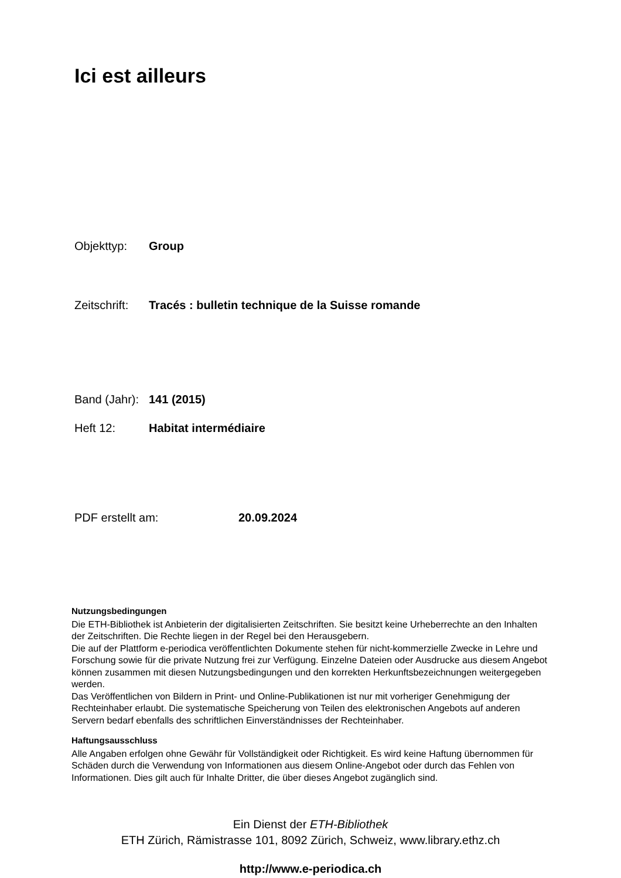Ici est ailleurs
Objekttyp: Group
Zeitschrift: Tracés : bulletin technique de la Suisse romande
Band (Jahr): 141 (2015)
Heft 12: Habitat intermédiaire
PDF erstellt am: 20.09.2024
Nutzungsbedingungen
Die ETH-Bibliothek ist Anbieterin der digitalisierten Zeitschriften. Sie besitzt keine Urheberrechte an den Inhalten der Zeitschriften. Die Rechte liegen in der Regel bei den Herausgebern.
Die auf der Plattform e-periodica veröffentlichten Dokumente stehen für nicht-kommerzielle Zwecke in Lehre und Forschung sowie für die private Nutzung frei zur Verfügung. Einzelne Dateien oder Ausdrucke aus diesem Angebot können zusammen mit diesen Nutzungsbedingungen und den korrekten Herkunftsbezeichnungen weitergegeben werden.
Das Veröffentlichen von Bildern in Print- und Online-Publikationen ist nur mit vorheriger Genehmigung der Rechteinhaber erlaubt. Die systematische Speicherung von Teilen des elektronischen Angebots auf anderen Servern bedarf ebenfalls des schriftlichen Einverständnisses der Rechteinhaber.
Haftungsausschluss
Alle Angaben erfolgen ohne Gewähr für Vollständigkeit oder Richtigkeit. Es wird keine Haftung übernommen für Schäden durch die Verwendung von Informationen aus diesem Online-Angebot oder durch das Fehlen von Informationen. Dies gilt auch für Inhalte Dritter, die über dieses Angebot zugänglich sind.
Ein Dienst der ETH-Bibliothek
ETH Zürich, Rämistrasse 101, 8092 Zürich, Schweiz, www.library.ethz.ch
http://www.e-periodica.ch